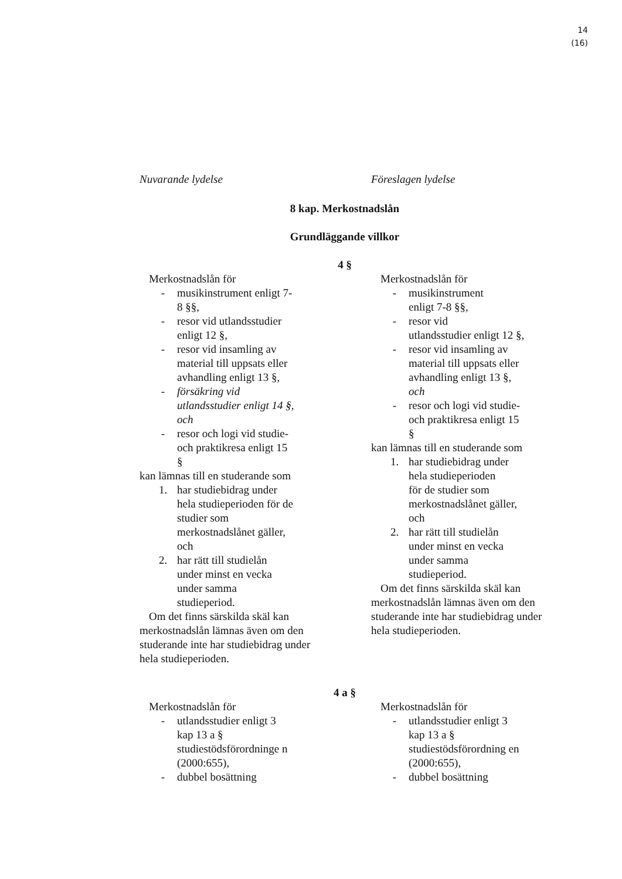14
(16)
Nuvarande lydelse Föreslagen lydelse
8 kap. Merkostnadslån
Grundläggande villkor
4 §
Merkostnadslån för
- musikinstrument enligt 7-8 §§,
- resor vid utlandsstudier enligt 12 §,
- resor vid insamling av material till uppsats eller avhandling enligt 13 §,
- försäkring vid utlandsstudier enligt 14 §, och
- resor och logi vid studie- och praktikresa enligt 15 §
kan lämnas till en studerande som
1. har studiebidrag under hela studieperioden för de studier som merkostnadslånet gäller, och
2. har rätt till studielån under minst en vecka under samma studieperiod.
Om det finns särskilda skäl kan merkostnadslån lämnas även om den studerande inte har studiebidrag under hela studieperioden.
Merkostnadslån för
- musikinstrument
enligt 7-8 §§,
- resor vid
utlandsstudier enligt 12 §,
- resor vid insamling av material till uppsats eller avhandling enligt 13 §, och
- resor och logi vid studie- och praktikresa enligt 15 §
kan lämnas till en studerande som
1. har studiebidrag under hela studieperioden
för de studier som merkostnadslånet gäller, och
2. har rätt till studielån under minst en vecka under samma studieperiod.
Om det finns särskilda skäl kan merkostnadslån lämnas även om den studerande inte har studiebidrag under hela studieperioden.
4 a §
Merkostnadslån för
- utlandsstudier enligt 3 kap 13 a § studiestödsförordninge n (2000:655),
- dubbel bosättning
Merkostnadslån för
- utlandsstudier enligt 3 kap 13 a § studiestödsförordning en (2000:655),
- dubbel bosättning